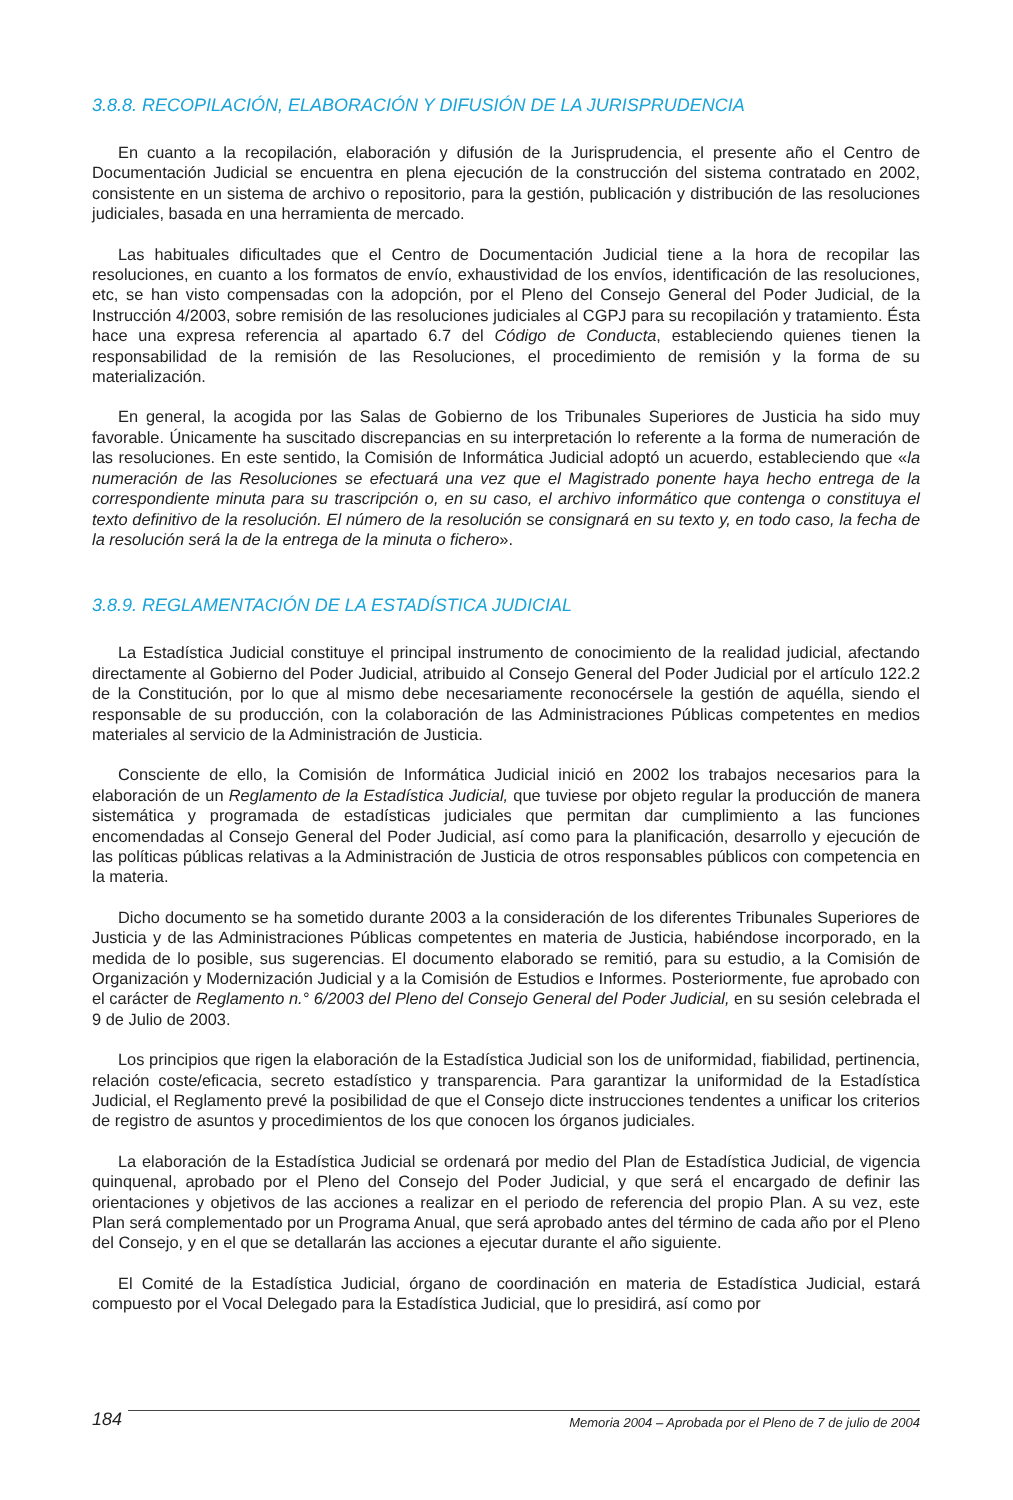3.8.8. RECOPILACIÓN, ELABORACIÓN Y DIFUSIÓN DE LA JURISPRUDENCIA
En cuanto a la recopilación, elaboración y difusión de la Jurisprudencia, el presente año el Centro de Documentación Judicial se encuentra en plena ejecución de la construcción del sistema contratado en 2002, consistente en un sistema de archivo o repositorio, para la gestión, publicación y distribución de las resoluciones judiciales, basada en una herramienta de mercado.
Las habituales dificultades que el Centro de Documentación Judicial tiene a la hora de recopilar las resoluciones, en cuanto a los formatos de envío, exhaustividad de los envíos, identificación de las resoluciones, etc, se han visto compensadas con la adopción, por el Pleno del Consejo General del Poder Judicial, de la Instrucción 4/2003, sobre remisión de las resoluciones judiciales al CGPJ para su recopilación y tratamiento. Ésta hace una expresa referencia al apartado 6.7 del Código de Conducta, estableciendo quienes tienen la responsabilidad de la remisión de las Resoluciones, el procedimiento de remisión y la forma de su materialización.
En general, la acogida por las Salas de Gobierno de los Tribunales Superiores de Justicia ha sido muy favorable. Únicamente ha suscitado discrepancias en su interpretación lo referente a la forma de numeración de las resoluciones. En este sentido, la Comisión de Informática Judicial adoptó un acuerdo, estableciendo que «la numeración de las Resoluciones se efectuará una vez que el Magistrado ponente haya hecho entrega de la correspondiente minuta para su trascripción o, en su caso, el archivo informático que contenga o constituya el texto definitivo de la resolución. El número de la resolución se consignará en su texto y, en todo caso, la fecha de la resolución será la de la entrega de la minuta o fichero».
3.8.9. REGLAMENTACIÓN DE LA ESTADÍSTICA JUDICIAL
La Estadística Judicial constituye el principal instrumento de conocimiento de la realidad judicial, afectando directamente al Gobierno del Poder Judicial, atribuido al Consejo General del Poder Judicial por el artículo 122.2 de la Constitución, por lo que al mismo debe necesariamente reconocérsele la gestión de aquélla, siendo el responsable de su producción, con la colaboración de las Administraciones Públicas competentes en medios materiales al servicio de la Administración de Justicia.
Consciente de ello, la Comisión de Informática Judicial inició en 2002 los trabajos necesarios para la elaboración de un Reglamento de la Estadística Judicial, que tuviese por objeto regular la producción de manera sistemática y programada de estadísticas judiciales que permitan dar cumplimiento a las funciones encomendadas al Consejo General del Poder Judicial, así como para la planificación, desarrollo y ejecución de las políticas públicas relativas a la Administración de Justicia de otros responsables públicos con competencia en la materia.
Dicho documento se ha sometido durante 2003 a la consideración de los diferentes Tribunales Superiores de Justicia y de las Administraciones Públicas competentes en materia de Justicia, habiéndose incorporado, en la medida de lo posible, sus sugerencias. El documento elaborado se remitió, para su estudio, a la Comisión de Organización y Modernización Judicial y a la Comisión de Estudios e Informes. Posteriormente, fue aprobado con el carácter de Reglamento n.° 6/2003 del Pleno del Consejo General del Poder Judicial, en su sesión celebrada el 9 de Julio de 2003.
Los principios que rigen la elaboración de la Estadística Judicial son los de uniformidad, fiabilidad, pertinencia, relación coste/eficacia, secreto estadístico y transparencia. Para garantizar la uniformidad de la Estadística Judicial, el Reglamento prevé la posibilidad de que el Consejo dicte instrucciones tendentes a unificar los criterios de registro de asuntos y procedimientos de los que conocen los órganos judiciales.
La elaboración de la Estadística Judicial se ordenará por medio del Plan de Estadística Judicial, de vigencia quinquenal, aprobado por el Pleno del Consejo del Poder Judicial, y que será el encargado de definir las orientaciones y objetivos de las acciones a realizar en el periodo de referencia del propio Plan. A su vez, este Plan será complementado por un Programa Anual, que será aprobado antes del término de cada año por el Pleno del Consejo, y en el que se detallarán las acciones a ejecutar durante el año siguiente.
El Comité de la Estadística Judicial, órgano de coordinación en materia de Estadística Judicial, estará compuesto por el Vocal Delegado para la Estadística Judicial, que lo presidirá, así como por
184 Memoria 2004 – Aprobada por el Pleno de 7 de julio de 2004